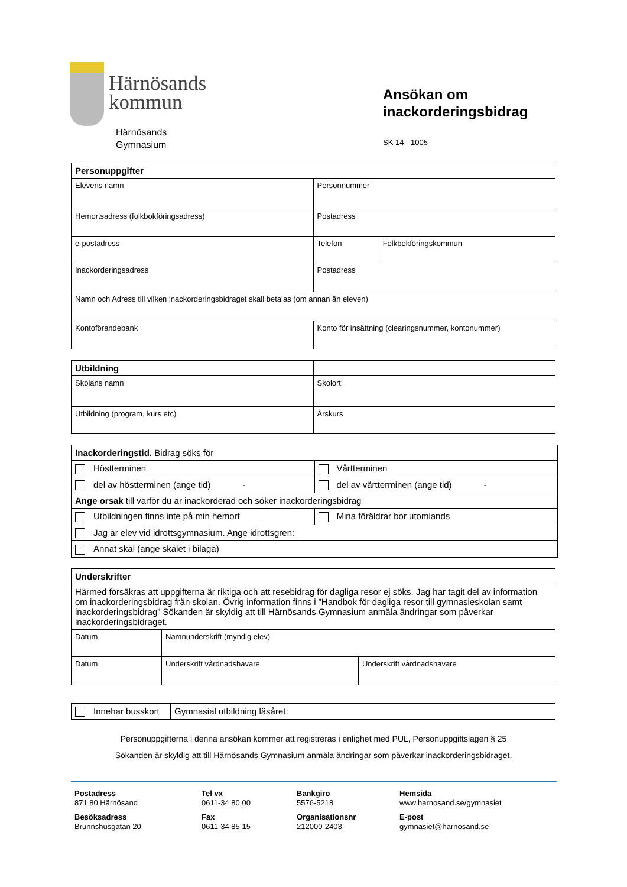Härnösands
kommun
Härnösands
Gymnasium
Ansökan om
inackorderingsbidrag
SK 14 - 1005
| Personuppgifter | | |
| Elevens namn | Personnummer | |
| Hemortsadress (folkbokföringsadress) | Postadress | |
| e-postadress | Telefon | Folkbokföringskommun |
| Inackorderingsadress | Postadress | |
| Namn och Adress till vilken inackorderingsbidraget skall betalas (om annan än eleven) | | |
| Kontoförandebank | Konto för insättning (clearingsnummer, kontonummer) | |
| Utbildning | |
| Skolans namn | Skolort |
| Utbildning (program, kurs etc) | Årskurs |
| Inackorderingstid. Bidrag söks för | |
| Höstterminen | Vårtterminen |
| del av höstterminen (ange tid) - | del av vårtterminen (ange tid) - |
| Ange orsak till varför du är inackorderad och söker inackorderingsbidrag | |
| Utbildningen finns inte på min hemort | Mina föräldrar bor utomlands |
| Jag är elev vid idrottsgymnasium. Ange idrottsgren: | |
| Annat skäl (ange skälet i bilaga) | |
| Underskrifter | | |
| Härmed försäkras att uppgifterna är riktiga och att resebidrag för dagliga resor ej söks. Jag har tagit del av information om inackorderingsbidrag från skolan. Övrig information finns i ”Handbok för dagliga resor till gymnasieskolan samt inackorderingsbidrag” Sökanden är skyldig att till Härnösands Gymnasium anmäla ändringar som påverkar inackorderingsbidraget. | | |
| Datum | Namnunderskrift (myndig elev) | |
| Datum | Underskrift vårdnadshavare | Underskrift vårdnadshavare |
| Innehar busskort | Gymnasial utbildning läsåret: |
Personuppgifterna i denna ansökan kommer att registreras i enlighet med PUL, Personuppgiftslagen § 25
Sökanden är skyldig att till Härnösands Gymnasium anmäla ändringar som påverkar inackorderingsbidraget.
Postadress
871 80 Härnösand
Besöksadress
Brunnshusgatan 20
Tel vx
0611-34 80 00
Fax
0611-34 85 15
Bankgiro
5576-5218
Organisationsnr
212000-2403
Hemsida
www.harnosand.se/gymnasiet
E-post
gymnasiet@harnosand.se